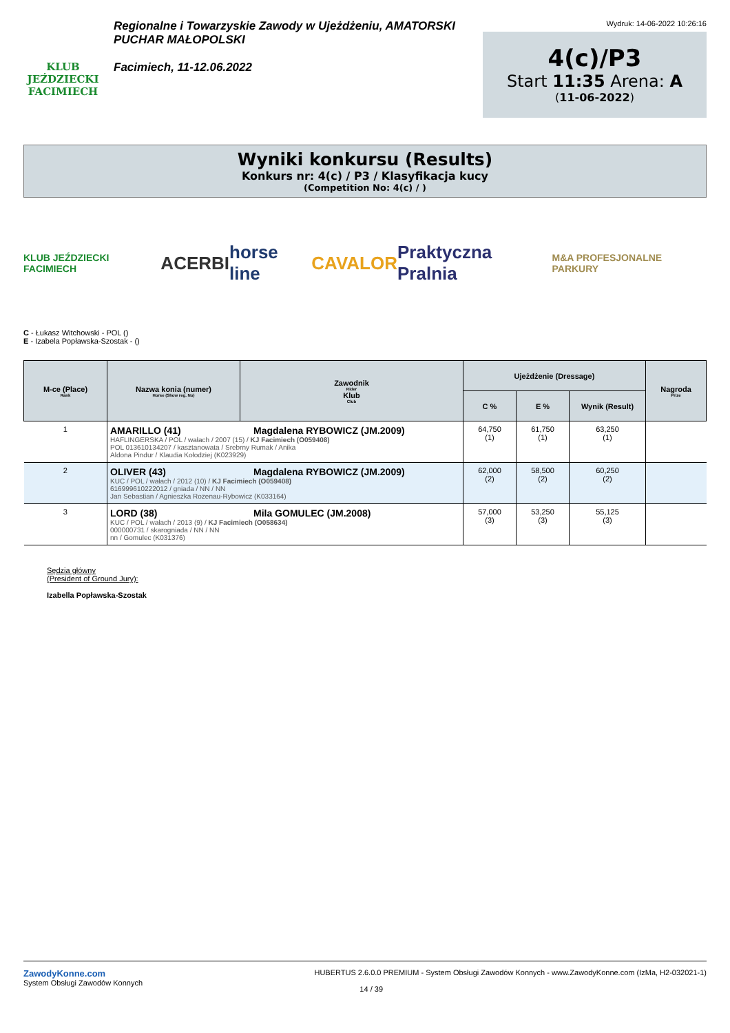KLUB JEŹDZIECKI FACIMIECH
Regionalne i Towarzyskie Zawody w Ujeżdżeniu, AMATORSKI PUCHAR MAŁOPOLSKI
Facimiech, 11-12.06.2022
Wydruk: 14-06-2022 10:26:16
4(c)/P3
Start 11:35 Arena: A
(11-06-2022)
Wyniki konkursu (Results)
Konkurs nr: 4(c) / P3 / Klasyfikacja kucy
(Competition No: 4(c) / )
KLUB JEŹDZIECKI FACIMIECH ACERBI horse line CAVALOR Praktyczna Pralnia M&A PROFESJONALNE PARKURY
C - Łukasz Witchowski - POL ()
E - Izabela Popławska-Szostak - ()
| M-ce (Place) Rank | Nazwa konia (numer) Horse (Show reg. No) | Zawodnik Rider Klub Club | Ujeżdżenie (Dressage) | | | Nagroda Prize |
| --- | --- | --- | --- | --- | --- | --- |
| | | | C % | E % | Wynik (Result) | |
| 1 | AMARILLO (41) Magdalena RYBOWICZ (JM.2009) HAFLINGERSKA / POL / wałach / 2007 (15) / KJ Facimiech (O059408) POL 013610134207 / kasztanowata / Srebrny Rumak / Anika Aldona Pindur / Klaudia Kołodziej (K023929) | | 64,750 (1) | 61,750 (1) | 63,250 (1) | |
| 2 | OLIVER (43) Magdalena RYBOWICZ (JM.2009) KUC / POL / wałach / 2012 (10) / KJ Facimiech (O059408) 616999610222012 / gniada / NN / NN Jan Sebastian / Agnieszka Rozenau-Rybowicz (K033164) | | 62,000 (2) | 58,500 (2) | 60,250 (2) | |
| 3 | LORD (38) Mila GOMULEC (JM.2008) KUC / POL / wałach / 2013 (9) / KJ Facimiech (O058634) 000000731 / skarogniada / NN / NN nn / Gomulec (K031376) | | 57,000 (3) | 53,250 (3) | 55,125 (3) | |
Sędzia główny
(President of Ground Jury):
Izabella Popławska-Szostak
ZawodyKonne.com
System Obsługi Zawodów Konnych
HUBERTUS 2.6.0.0 PREMIUM - System Obsługi Zawodów Konnych - www.ZawodyKonne.com (IzMa, H2-032021-1)
14 / 39